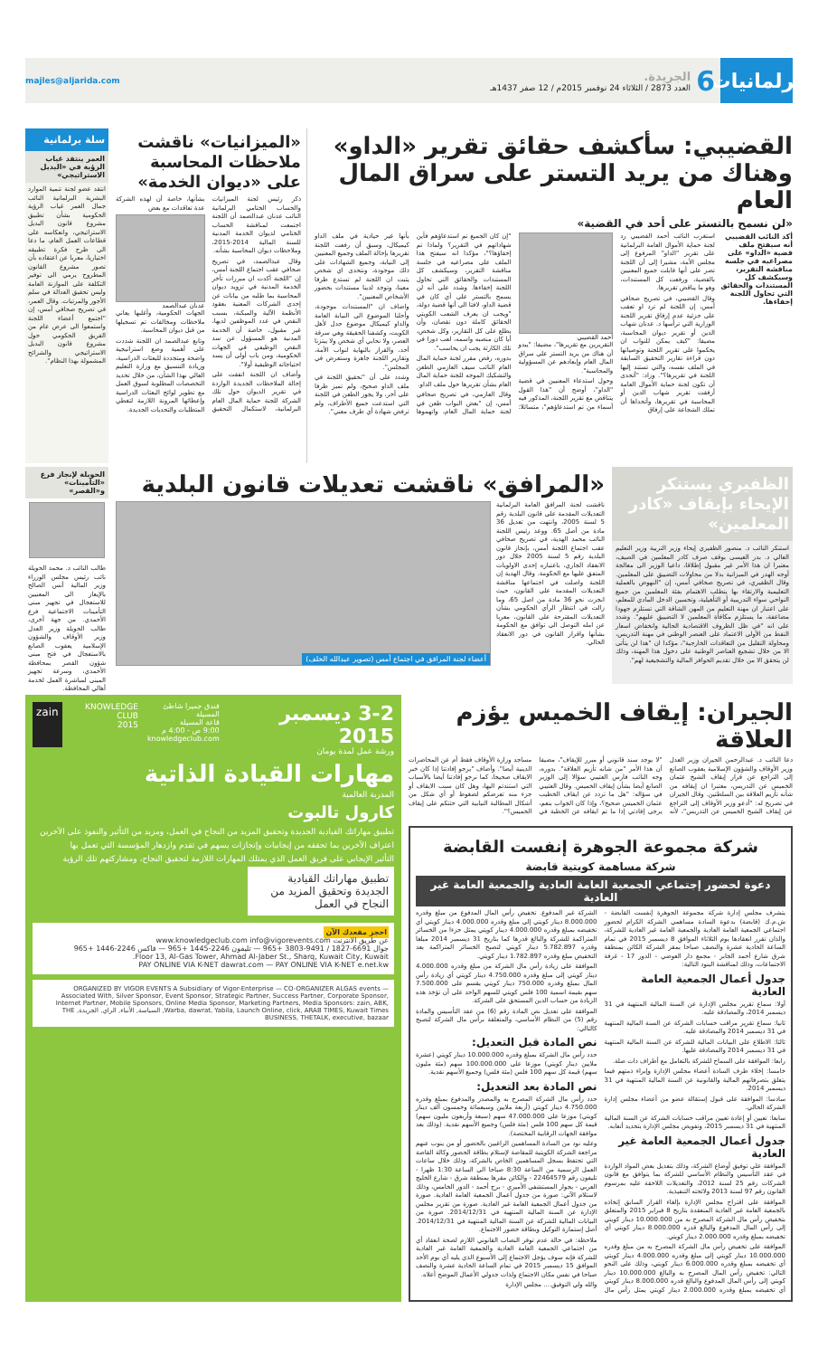برلمانيات
6
الجريدة.
العدد 2873 / الثلاثاء 24 نوفمبر 2015م / 12 صفر 1437هـ
majles@aljarida.com
القضيبي: سأكشف حقائق تقرير «الداو» وهناك من يريد التستر على سراق المال العام
«لن نسمح بالتستر على أحد في القضية»
أكد النائب القضيبي أنه سيفتح ملف قضية «الداو» على مصراعيه في جلسة مناقشة التقرير، وسيكشف كل المستندات والحقائق التي تحاول اللجنة إخفاءها.
استغرب النائب أحمد القضيبي رد لجنة حماية الأموال العامة البرلمانية على تقرير "الداو" المرفوع إلى مجلس الأمة، مشيرا إلى أن اللجنة تصر على أنها قابلت جميع المعنيين بالقضية، ورفعت كل المستندات، وهو ما يناقض تقريرها.
وقال القضيبي، في تصريح صحافي أمس، إن اللجنة لم ترد او تعقب على جزئية عدم إرفاق تقرير اللجنة الوزارية التي ترأسها د. عدنان شهاب الدين أو تقرير ديوان المحاسبة، مضيفا: "كيف يمكن للنواب ان يحكموا على تقرير اللجنة وتوصياتها دون قراءة تقارير التحقيق السابقة في الملف نفسه، والتي تستند إليها اللجنة في تقريرها؟". وزاد: "أتحدى أن تكون لجنة حماية الأموال العامة أرفقت تقرير شهاب الدين أو المحاسبة في تقريرها، وأتحداها أن تملك الشجاعة على إرفاق
أحمد القضيبي
التقريرين مع تقريرها"، مضيفا: "يبدو أن هناك من يريد التستر على سراق المال العام وإبعادهم عن المسؤولية والمحاسبة".
وحول استدعاء المعنيين في قضية "الداو"، أوضح أن "هذا القول يتناقض مع تقرير اللجنة، المذكور فيه أسماء من تم استدعاؤهم"، متسائلا: "إن كان الجميع تم استدعاؤهم فأين شهاداتهم في التقرير؟ ولماذا تم إخفاؤها؟"، مؤكدا انه سيفتح هذا الملف على مصراعيه في جلسة مناقشة التقرير، وسيكشف كل المستندات والحقائق التي تحاول اللجنة إخفاءها. وشدد على أنه لن يسمح بالتستر على أي كان في قضية الداو، لافتا الى أنها قضية دولة، "ويجب ان يعرف الشعب الكويتي الحقائق كاملة دون نقصان، وأن يطلع على كل التقارير، وكل شخص، أيا كان منصبه واسمه، لعب دورا في تلك الكارثة يجب ان يحاسب".
بدوره، رفض مقرر لجنة حماية المال العام النائب سيف العازمي الطعن والتشكيك الموجه للجنة حماية المال العام بشأن تقريرها حول ملف الداو.
وقال العازمي، في تصريح صحافي أمس، إن "بعض النواب طعن في لجنة حماية المال العام، واتهموها بأنها غير حيادية في ملف الداو كيميكال، وسبق أن رفعت اللجنة تقريرها بإحالة الملف وجميع المعنيين إلى النيابة، وجميع الشهادات على ذلك موجودة، ونتحدى اي شخص يثبت ان اللجنة لم تستدع طرفا معينا، وتوجد لدينا مستندات بحضور الأشخاص المعنيين".
واضاف ان "المستندات موجودة، وأحلنا الموضوع الى النيابة العامة والداو كيميكال موضوع جدل لأهل الكويت، وكشفنا الحقيقة وهي سرقة العصر، ولا نحابي أي شخص ولا يبتزنا أحد، والقرار بالنهاية لنواب الأمة، وتقارير اللجنة جاهزة وستعرض في المجلس".
وشدد على أن "تحقيق اللجنة في ملف الداو صحيح، ولم تميز طرفا على آخر، ولا يجوز الطعن في اللجنة التي استدعت جميع الأطراف، ولم ترفض شهادة أي طرف معني".
«الميزانيات» ناقشت ملاحظات المحاسبة على «ديوان الخدمة»
ذكر رئيس لجنة الميزانيات والحساب الختامي البرلمانية النائب عدنان عبدالصمد أن اللجنة اجتمعت لمناقشة الحساب الختامي لديوان الخدمة المدنية للسنة المالية 2014-2015، وملاحظات ديوان المحاسبة بشأنه.
وقال عبدالصمد، في تصريح صحافي عقب اجتماع اللجنة أمس، إن "اللجنة أكدت ان مبررات تأخر الخدمة المدنية في تزويد ديوان المحاسبة بما طلبه من بيانات عن إحدى الشركات المعنية بعقود الأنظمة الآلية والميكنة، بسبب النقص في عدد الموظفين لديها، غير مقبول، خاصة أن الخدمة المدنية هو المسؤول عن سد النقص الوظيفي في الجهات الحكومية، ومن باب أولى أن يسد احتياجاته الوظيفية أولا".
وأضاف ان اللجنة اتفقت على إحالة الملاحظات الجديدة الواردة في تقرير الديوان حول تلك الشركة للجنة حماية المال العام البرلمانية، لاستكمال التحقيق بشأنها، خاصة أن لهذه الشركة عدة تعاقدات مع بعض
عدنان عبدالصمد
الجهات الحكومية، وأغلبها يعاني ملاحظات ومخالفات تم تسجيلها من قبل ديوان المحاسبة.
وتابع عبدالصمد ان اللجنة شددت على أهمية وضع استراتيجية واضحة ومتجددة للبعثات الدراسية، وزيادة التنسيق مع وزارة التعليم العالي بهذا الشأن، من خلال تحديد التخصصات المطلوبة لسوق العمل مع تطوير لوائح البعثات الدراسية وإعطائها المرونة اللازمة لتغطي المتطلبات والتحديات الجديدة.
سلة برلمانية
العمر ينتقد غياب الرؤية في «البديل الاستراتيجي»
انتقد عضو لجنة تنمية الموارد البشرية البرلمانية النائب جمال العمر غياب الرؤية الحكومية بشأن تطبيق مشروع قانون البديل الاستراتيجي، وانعكاسه على قطاعات العمل العام، ما دعا الى طرح فكرة تطبيقه اختياريا، معربا عن اعتقاده بأن تصور مشروع القانون المطروح يرمي الى توفير التكلفة على الموازنة العامة وليس تحقيق العدالة في سلم الأجور والمرتبات. وقال العمر، في تصريح صحافي أمس، إن "اجتمع أعضاء اللجنة واستمعوا الى عرض عام من الفريق الحكومي حول مشروع قانون البديل الاستراتيجي والشرائح المشمولة بهذا النظام".
الظفيري يستنكر الإيحاء بإيقاف «كادر المعلمين»
استنكر النائب د. منصور الظفيري إيحاء وزير التربية وزير التعليم العالي د. بدر العيسى بوقف صرف كادر المعلمين في الصيف، معتبرا ان هذا الأمر غير مقبول إطلاقا، داعيا الوزير الى معالجة أوجه الهدر في الميزانية بدلا من محاولات التضييق على المعلمين. وقال الظفيري، في تصريح صحافي أمس، إن "النهوض بالعملية التعليمية والارتقاء بها يتطلب الاهتمام بفئة المعلمين من جميع النواحي سواء التدريبية أو التأهيلية، وتحسين الدخل المادي للمعلم، على اعتبار ان مهنة التعليم من المهن الشاقة التي تستلزم جهودا مضاعفة، ما يستلزم مكافأة المعلمين لا التضييق عليهم". وشدد على انه "في ظل الظروف الاقتصادية الحالية وانخفاض اسعار النفط من الأولى الاعتماد على العنصر الوطني في مهنة التدريس، ومحاولة التقليل من التعاقدات الخارجية"، مؤكدا ان "هذا لن يتأتى الا من خلال تشجيع العناصر الوطنية على دخول هذا المهنة، وذلك لن يتحقق الا من خلال تقديم الحوافز المالية والتشجيعية لهم".
«المرافق» ناقشت تعديلات قانون البلدية
ناقشت لجنة المرافق العامة البرلمانية التعديلات المقدمة على قانون البلدية رقم 5 لسنة 2005، وانتهت من تعديل 36 مادة من أصل 65. ووعد رئيس اللجنة النائب محمد الهدية، في تصريح صحافي عقب اجتماع اللجنة أمس، بإنجاز قانون البلدية رقم 5 لسنة 2005 خلال دور الانعقاد الجاري، باعتباره إحدى الاولويات المتفق عليها مع الحكومة. وقال الهدية إن اللجنة واصلت في اجتماعها مناقشة التعديلات المقدمة على القانون، حيث انجزت نحو 36 مادة من اصل 65، وما زالت في انتظار الرأي الحكومي بشأن التعديلات المقترحة على القانون، معربا عن امله التوصل الى توافق مع الحكومة بشأنها واقرار القانون في دور الانعقاد الحالي.
أعضاء لجنة المرافق في اجتماع أمس (تصوير عبدالله الخلف)
الحويلة لإنجاز فرع «التأمينات» و«القصر»
طالب النائب د. محمد الحويلة نائب رئيس مجلس الوزراء وزير المالية أنس الصالح بالإيعاز الى المعنيين للاستعجال في تجهيز مبنى التأمينات الاجتماعية فرع الأحمدي. من جهة أخرى، طالب الحويلة وزير العدل وزير الأوقاف والشؤون الإسلامية يعقوب الصانع بالاستعجال في فتح مبنى شؤون القصر بمحافظة الأحمدي، وسرعة تجهيز المبنى لمباشرة العمل لخدمة أهالي المحافظة.
الجيران: إيقاف الخميس يؤزم العلاقة
دعا النائب د. عبدالرحمن الجيران وزير العدل وزير الأوقاف والشؤون الإسلامية يعقوب الصانع إلى التراجع عن قرار إيقاف الشيخ عثمان الخميس عن التدريس، معتبرا ان إيقافه من شأنه تأزيم العلاقة بين السلطتين. وقال الجيران في تصريح له: "أدعو وزير الأوقاف إلى التراجع عن إيقاف الشيخ الخميس عن التدريس"، لأنه "لا يوجد سند قانوني أو مبرر للإيقاف"، مضيفا أن هذا الأمر "من شانه تأزيم العلاقة". بدوره، وجه النائب فارس العتيبي سؤالا إلى الوزير الصانع أيضا بشأن إيقاف الخميس. وقال العتيبي في سؤاله: "هل ما تردد عن ايقاف الخطيب عثمان الخميس صحيح؟، وإذا كان الجواب بنعم، يرجى إفادتي إذا ما تم ايقافه عن الخطبة في مساجد وزارة الأوقاف فقط أم عن المحاضرات الدينية أيضا". وأضاف "يرجو إفادتنا إذا كان خبر الايقاف صحيحا، كما نرجو إفادتنا أيضا بالأسباب التي استندتم اليها، وهل كان سبب الايقاف أو جزء منه تعرضكم لضغوط أو أي شكل من أشكال المطالبة النيابية التي حثتكم على إيقاف الخميس؟".
شركة مجموعة الجوهرة إنفست القابضة
شركة مساهمة كويتية قابضة
دعوة لحضور إجتماعي الجمعية العامة العادية والجمعية العامة غير العادية
يتشرف مجلس إدارة شركة مجموعة الجوهرة إنفست القابضة - ش.م.ك (قابضة) بدعوة السادة مساهمي الشركة الكرام لحضور اجتماعي الجمعية العامة العادية والجمعية العامة غير العادية للشركة، والذان تقرر انعقادها يوم الثلاثاء الموافق 8 ديسمبر 2015 في تمام الساعة الحادية عشرة والنصف صباحا بمقر الشركة الكائن بمنطقة شرق شارع أحمد الجابر - مجمع دار العوضي - الدور 17 - غرفة الاجتماعات، وذلك لمناقشة البنود التالية:
جدول أعمال الجمعية العامة العادية
أولا: سماع تقرير مجلس الإدارة عن السنة المالية المنتهية في 31 ديسمبر 2014، والمصادقة عليه.
ثانيا: سماع تقرير مراقب حسابات الشركة عن السنة المالية المنتهية في 31 ديسمبر 2014 والمصادقة عليه.
ثالثا: الاطلاع على البيانات المالية للشركة عن السنة المالية المنتهية في 31 ديسمبر 2014 والمصادقة عليها.
رابعا: الموافقة على السماح للشركة بالتعامل مع أطراف ذات صلة.
خامسا: إخلاء طرف السادة أعضاء مجلس الإدارة وإبراء ذمتهم فيما يتعلق بتصرفاتهم المالية والقانونية عن السنة المالية المنتهية في 31 ديسمبر 2014.
سادسا: الموافقة على قبول إستقالة عضو من أعضاء مجلس إدارة الشركة الحالي.
سابعا: تعيين أو إعادة تعيين مراقب حسابات الشركة عن السنة المالية المنتهية في 31 ديسمبر 2015، وتفويض مجلس الإدارة بتحديد أتعابه.
جدول أعمال الجمعية العامة غير العادية
الموافقة على توفيق أوضاع الشركة، وذلك بتعديل بعض المواد الواردة في عقد التأسيس والنظام الأساسي للشركة بما يتوافق مع قانون الشركات رقم 25 لسنة 2012، والتعديلات اللاحقة عليه بمرسوم القانون رقم 97 لسنة 2013 ولائحته التنفيذية.
الموافقة على اقتراح مجلس الإدارة بإلغاء القرار السابق إتخاذه بالجمعية العامة غير العادية المنعقدة بتاريخ 8 فبراير 2015 والمتعلق بتخفيض رأس مال الشركة المصرح به من 10.000.000 دينار كويتي إلى رأس المال المدفوع والبالغ قدره 8.000.000 دينار كويتي أي تخفيضه بمبلغ وقدره 2.000.000 دينار كويتي.
الموافقة على تخفيض رأس مال الشركة المصرح به من مبلغ وقدره 10.000.000 دينار كويتي إلى مبلغ وقدره 4.000.000 دينار كويتي أي تخفيضه بمبلغ وقدره 6.000.000 دينار كويتي، وذلك على النحو التالي: تخفيض رأس المال المصرح به والبالغ 10.000.000 دينار كويتي إلى رأس المال المدفوع والبالغ قدره 8.000.000 دينار كويتي أي تخفيضه بمبلغ وقدره 2.000.000 دينار كويتي يمثل رأس مال الشركة غير المدفوع. تخفيض رأس المال المدفوع من مبلغ وقدره 8.000.000 دينار كويتي إلى مبلغ وقدره 4.000.000 دينار كويتي أي تخفيضه بمبلغ وقدره 4.000.000 دينار كويتي يمثل جزءا من الخسائر المتراكمة للشركة والبالغ قدرها كما بتاريخ 31 ديسمبر 2014 مبلغا وقدره 5.782.897 دينار كويتي لتصبح الخسائر المتراكمة بعد التخفيض مبلغ وقدره 1.782.897 دينار كويتي.
الموافقة على زيادة رأس مال الشركة من مبلغ وقدره 4.000.000 دينار كويتي إلى مبلغ وقدره 4.750.000 دينار كويتي أي زيادة رأس المال بمبلغ وقدره 750.000 دينار كويتي يقسم على 7.500.000 سهم بقيمة اسمية 100 فلس كويتي للسهم الواحد على أن تؤخذ هذه الزيادة من حساب الدين المستحق على الشركة.
الموافقة على تعديل نص المادة رقم (6) من عقد التأسيس والمادة رقم (5) من النظام الأساسي، والمتعلقة برأس مال الشركة لتصبح كالتالي:
نص المادة قبل التعديل:
حدد رأس مال الشركة بمبلغ وقدره 10.000.000 دينار كويتي (عشرة ملايين دينار كويتي) موزعا على 100.000.000 سهم (مئة مليون سهم) قيمة كل سهم 100 فلس (مئة فلس) وجميع الأسهم نقدية.
نص المادة بعد التعديل:
حدد رأس مال الشركة المصرح به والمصدر والمدفوع بمبلغ وقدره 4.750.000 دينار كويتي (أربعة ملايين وسبعمائة وخمسون ألف دينار كويتي) موزعا على 47.000.000 سهم (سبعة وأربعون مليون سهم) قيمة كل سهم 100 فلس (مئة فلس) وجميع الأسهم نقدية. (وذلك بعد موافقة الجهات الرقابية المختصة).
وعليه نود من السادة المساهمين الراغبين بالحضور أو من ينوب عنهم مراجعة الشركة الكويتية للمقاصة لإستلام بطاقة الحضور وكالة القاصة التي تحتفظ بسجل المساهمين الخاص بالشركة، وذلك خلال ساعات العمل الرسمية من الساعة 8:30 صباحا الى الساعة 1:30 ظهرا - تليفون رقم 22464579 - والكائن مقرها بمنطقة شرق - شارع الخليج العربي - بجوار المستشفى الأميري - برج أحمد - الدور الخامس، وذلك لاستلام الآتي: صورة من جدول أعمال الجمعية العامة العادية. صورة من جدول أعمال الجمعية العامة غير العادية. صورة من تقرير مجلس الإدارة عن السنة المالية المنتهية في 2014/12/31. صورة من البيانات المالية للشركة عن السنة المالية المنتهية في 2014/12/31. أصل إستمارة التوكيل وبطاقة حضور الاجتماع.
ملاحظة: في حالة عدم توفر النصاب القانوني اللازم لصحة انعقاد أي من اجتماعي الجمعية العامة العادية والجمعية العامة غير العادية للشركة فإنه سوف يؤجل الاجتماع إلى الأسبوع الذي يليه أي يوم الأحد الموافق 15 ديسمبر 2015 في تمام الساعة الحادية عشرة والنصف صباحا في نفس مكان الاجتماع ولذات جدولي الأعمال الموضح أعلاه.
والله ولي التوفيق.... مجلس الإدارة
3-2 ديسمبر 2015
فندق جميرا شاطئ المسيلة
قاعة المسيلة
9:00 ص - 4:00 م
knowledgeclub.com
KNOWLEDGE CLUB
2015
zain
ورشة عمل لمدة يومان
مهارات القيادة الذاتية
المدربة العالمية
كارول تالبوت
تطبيق مهاراتك القيادية الجديدة وتحقيق المزيد من النجاح في العمل، ومزيد من التأثير والنفوذ على الآخرين
اعتراف الآخرين بما تحققه من إيجابيات وإنجازات يسهم في تقدم وازدهار المؤسسة التي تعمل بها
التأثير الإيجابي على فريق العمل الذي يمتلك المهارات اللازمة لتحقيق النجاح، ومشاركتهم تلك الرؤية
تطبيق مهاراتك القيادية الجديدة وتحقيق المزيد من النجاح في العمل
احجز مقعدك الآن
عن طريق الانترنت www.knowledgeclub.com info@vigorevents.com
جوال 6691-1827 / 9491-3803 +965 — تليفون 2246-1445 +965 — فاكس 2246-1446 +965
Floor 13, Al-Gas Tower, Ahmad Al-Jaber St., Sharq, Kuwait City, Kuwait.
PAY ONLINE VIA K-NET dawrat.com — PAY ONLINE VIA K-NET e.net.kw
ORGANIZED BY VIGOR EVENTS A Subsidiary of Vigor-Enterprise — CO-ORGANIZER ALGAS events — Associated With, Silver Sponsor, Event Sponsor, Strategic Partner, Success Partner, Corporate Sponsor, Internet Partner, Mobile Sponsors, Online Media Sponsor, Marketing Partners, Media Sponsors: zain, ABK, Warba, dawrat, Yabila, Launch Online, click, ARAB TIMES, Kuwait Times, السياسة, الأنباء, الراي, الجريدة, THE BUSINESS, THETALK, executive, bazaar